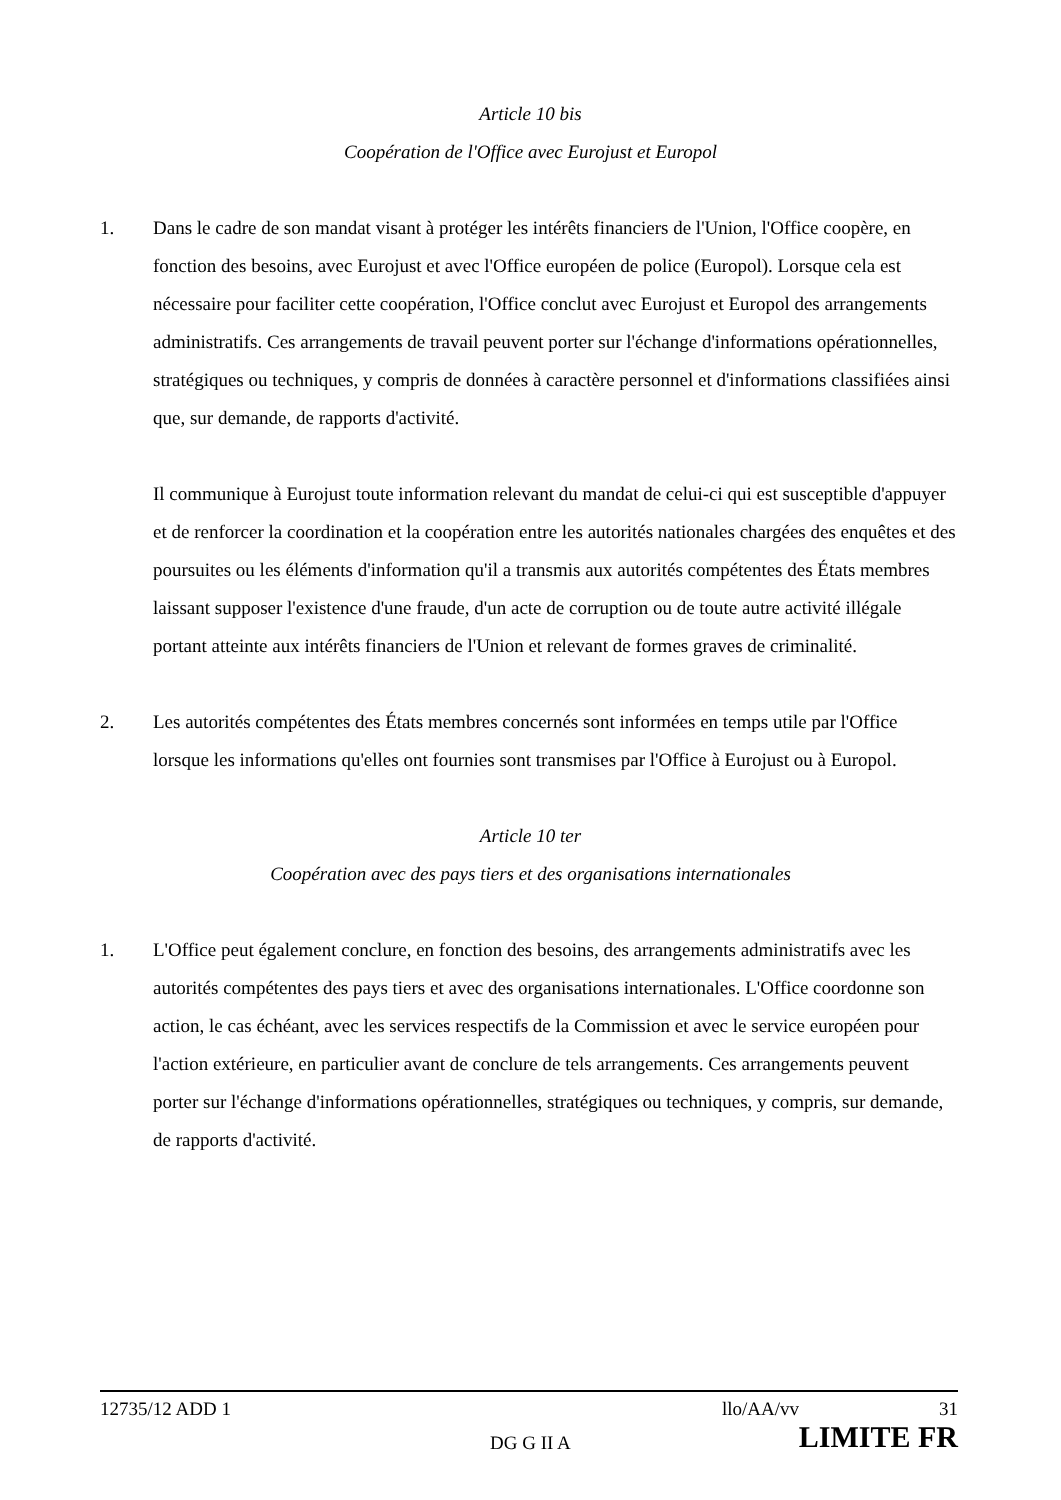Article 10 bis
Coopération de l'Office avec Eurojust et Europol
1. Dans le cadre de son mandat visant à protéger les intérêts financiers de l'Union, l'Office coopère, en fonction des besoins, avec Eurojust et avec l'Office européen de police (Europol). Lorsque cela est nécessaire pour faciliter cette coopération, l'Office conclut avec Eurojust et Europol des arrangements administratifs. Ces arrangements de travail peuvent porter sur l'échange d'informations opérationnelles, stratégiques ou techniques, y compris de données à caractère personnel et d'informations classifiées ainsi que, sur demande, de rapports d'activité.
Il communique à Eurojust toute information relevant du mandat de celui-ci qui est susceptible d'appuyer et de renforcer la coordination et la coopération entre les autorités nationales chargées des enquêtes et des poursuites ou les éléments d'information qu'il a transmis aux autorités compétentes des États membres laissant supposer l'existence d'une fraude, d'un acte de corruption ou de toute autre activité illégale portant atteinte aux intérêts financiers de l'Union et relevant de formes graves de criminalité.
2. Les autorités compétentes des États membres concernés sont informées en temps utile par l'Office lorsque les informations qu'elles ont fournies sont transmises par l'Office à Eurojust ou à Europol.
Article 10 ter
Coopération avec des pays tiers et des organisations internationales
1. L'Office peut également conclure, en fonction des besoins, des arrangements administratifs avec les autorités compétentes des pays tiers et avec des organisations internationales. L'Office coordonne son action, le cas échéant, avec les services respectifs de la Commission et avec le service européen pour l'action extérieure, en particulier avant de conclure de tels arrangements. Ces arrangements peuvent porter sur l'échange d'informations opérationnelles, stratégiques ou techniques, y compris, sur demande, de rapports d'activité.
12735/12 ADD 1 llo/AA/vv 31
DG G II A LIMITE FR